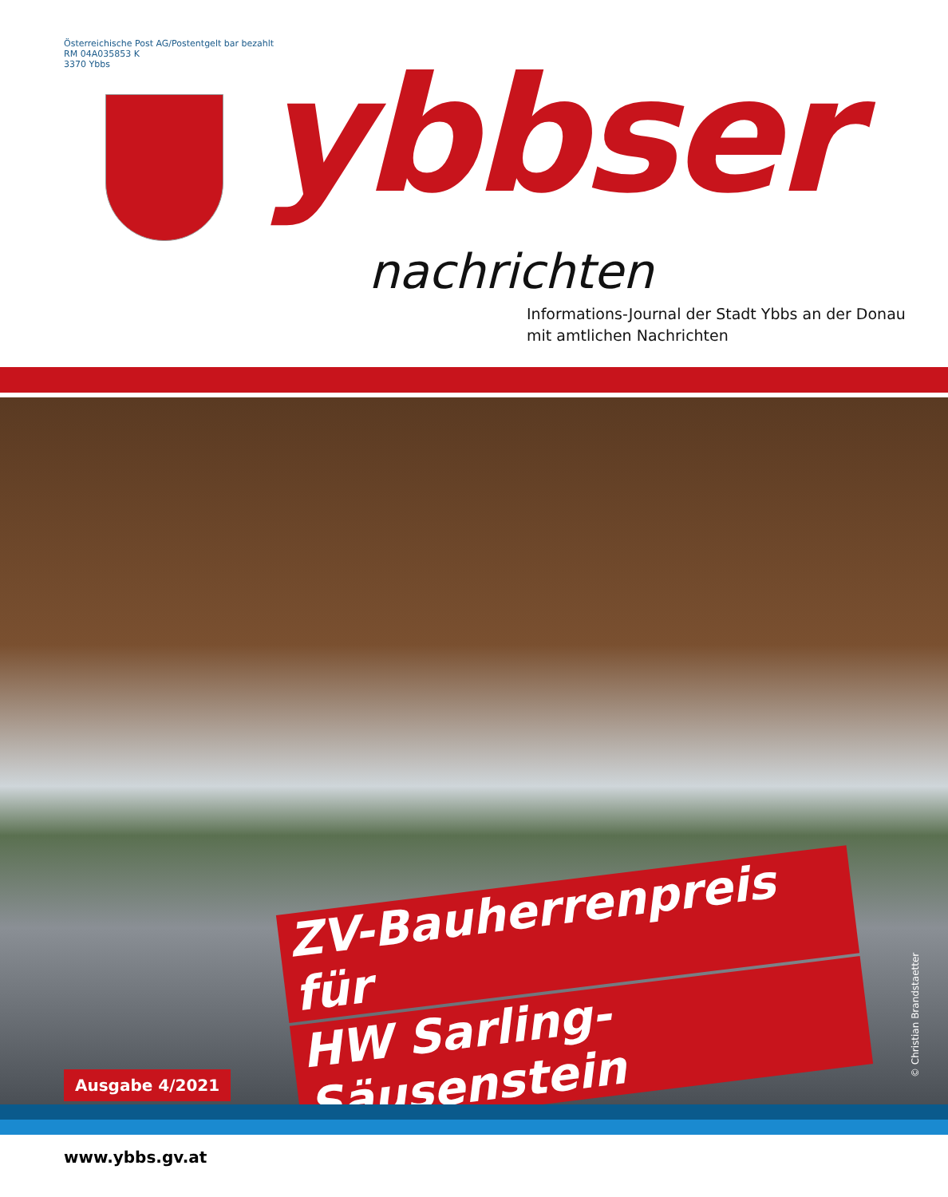Österreichische Post AG/Postentgelt bar bezahlt
RM 04A035853 K
3370 Ybbs
ybbser
nachrichten
Informations-Journal der Stadt Ybbs an der Donau
mit amtlichen Nachrichten
ZV-Bauherrenpreis für
HW Sarling-Säusenstein
Ausgabe 4/2021 © Christian Brandstaetter
www.ybbs.gv.at